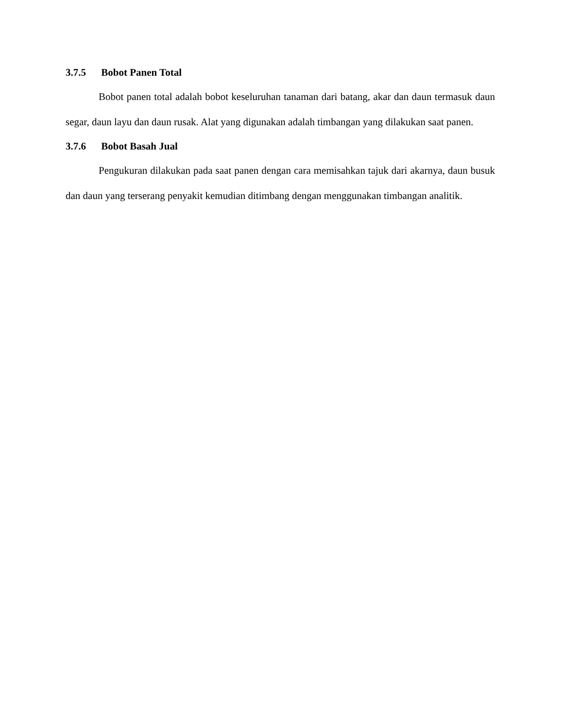3.7.5 Bobot Panen Total
Bobot panen total adalah bobot keseluruhan tanaman dari batang, akar dan daun termasuk daun segar, daun layu dan daun rusak. Alat yang digunakan adalah timbangan yang dilakukan saat panen.
3.7.6 Bobot Basah Jual
Pengukuran dilakukan pada saat panen dengan cara memisahkan tajuk dari akarnya, daun busuk dan daun yang terserang penyakit kemudian ditimbang dengan menggunakan timbangan analitik.